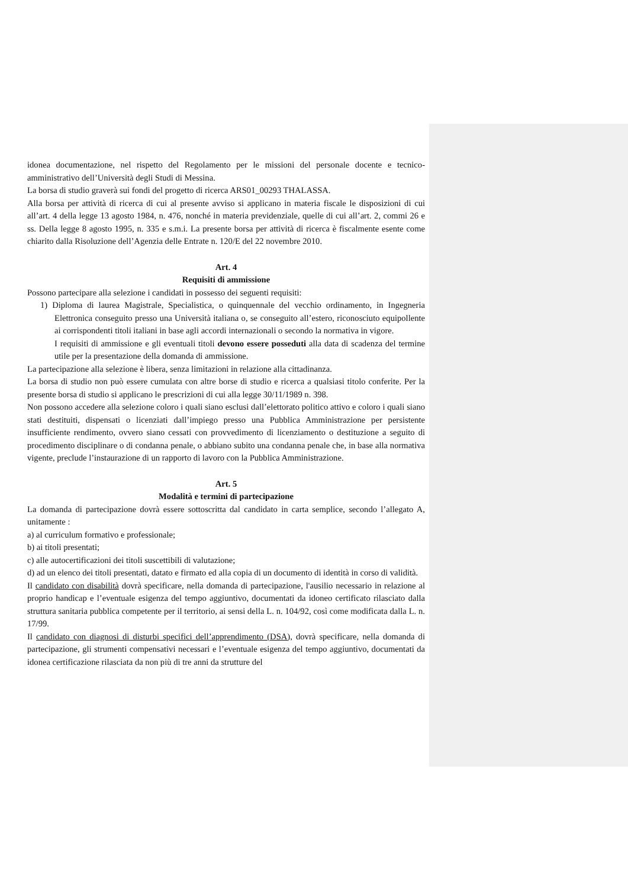idonea documentazione, nel rispetto del Regolamento per le missioni del personale docente e tecnico-amministrativo dell’Università degli Studi di Messina.
La borsa di studio graverà sui fondi del progetto di ricerca ARS01_00293 THALASSA.
Alla borsa per attività di ricerca di cui al presente avviso si applicano in materia fiscale le disposizioni di cui all’art. 4 della legge 13 agosto 1984, n. 476, nonché in materia previdenziale, quelle di cui all’art. 2, commi 26 e ss. Della legge 8 agosto 1995, n. 335 e s.m.i. La presente borsa per attività di ricerca è fiscalmente esente come chiarito dalla Risoluzione dell’Agenzia delle Entrate n. 120/E del 22 novembre 2010.
Art. 4
Requisiti di ammissione
Possono partecipare alla selezione i candidati in possesso dei seguenti requisiti:
1) Diploma di laurea Magistrale, Specialistica, o quinquennale del vecchio ordinamento, in Ingegneria Elettronica conseguito presso una Università italiana o, se conseguito all’estero, riconosciuto equipollente ai corrispondenti titoli italiani in base agli accordi internazionali o secondo la normativa in vigore.
I requisiti di ammissione e gli eventuali titoli devono essere posseduti alla data di scadenza del termine utile per la presentazione della domanda di ammissione.
La partecipazione alla selezione è libera, senza limitazioni in relazione alla cittadinanza.
La borsa di studio non può essere cumulata con altre borse di studio e ricerca a qualsiasi titolo conferite. Per la presente borsa di studio si applicano le prescrizioni di cui alla legge 30/11/1989 n. 398.
Non possono accedere alla selezione coloro i quali siano esclusi dall’elettorato politico attivo e coloro i quali siano stati destituiti, dispensati o licenziati dall’impiego presso una Pubblica Amministrazione per persistente insufficiente rendimento, ovvero siano cessati con provvedimento di licenziamento o destituzione a seguito di procedimento disciplinare o di condanna penale, o abbiano subito una condanna penale che, in base alla normativa vigente, preclude l’instaurazione di un rapporto di lavoro con la Pubblica Amministrazione.
Art. 5
Modalità e termini di partecipazione
La domanda di partecipazione dovrà essere sottoscritta dal candidato in carta semplice, secondo l’allegato A, unitamente :
a) al curriculum formativo e professionale;
b) ai titoli presentati;
c) alle autocertificazioni dei titoli suscettibili di valutazione;
d) ad un elenco dei titoli presentati, datato e firmato ed alla copia di un documento di identità in corso di validità.
Il candidato con disabilità dovrà specificare, nella domanda di partecipazione, l'ausilio necessario in relazione al proprio handicap e l’eventuale esigenza del tempo aggiuntivo, documentati da idoneo certificato rilasciato dalla struttura sanitaria pubblica competente per il territorio, ai sensi della L. n. 104/92, così come modificata dalla L. n. 17/99.
Il candidato con diagnosi di disturbi specifici dell’apprendimento (DSA), dovrà specificare, nella domanda di partecipazione, gli strumenti compensativi necessari e l’eventuale esigenza del tempo aggiuntivo, documentati da idonea certificazione rilasciata da non più di tre anni da strutture del